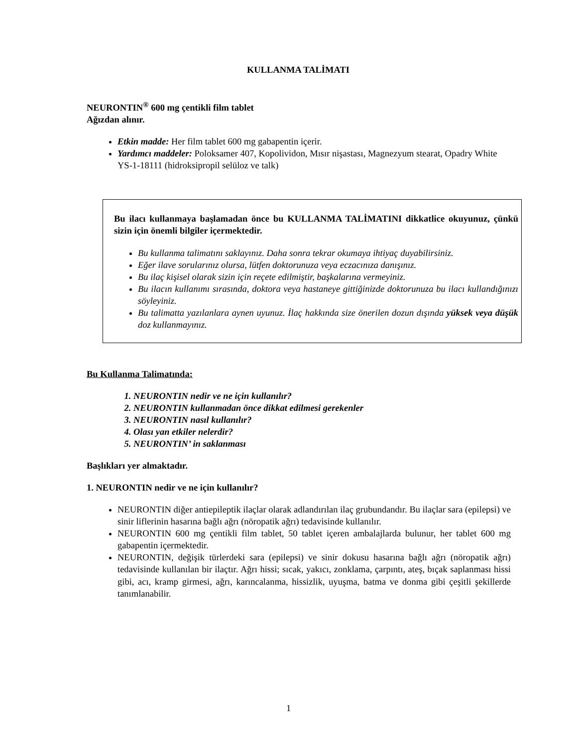KULLANMA TALİMATI
NEURONTIN<sup>®</sup> 600 mg çentikli film tablet
Ağızdan alınır.
Etkin madde: Her film tablet 600 mg gabapentin içerir.
Yardımcı maddeler: Poloksamer 407, Kopolividon, Mısır nişastası, Magnezyum stearat, Opadry White YS-1-18111 (hidroksipropil selüloz ve talk)
Bu ilacı kullanmaya başlamadan önce bu KULLANMA TALİMATINI dikkatlice okuyunuz, çünkü sizin için önemli bilgiler içermektedir.
Bu kullanma talimatını saklayınız. Daha sonra tekrar okumaya ihtiyaç duyabilirsiniz.
Eğer ilave sorularınız olursa, lütfen doktorunuza veya eczacınıza danışınız.
Bu ilaç kişisel olarak sizin için reçete edilmiştir, başkalarına vermeyiniz.
Bu ilacın kullanımı sırasında, doktora veya hastaneye gittiğinizde doktorunuza bu ilacı kullandığınızı söyleyiniz.
Bu talimatta yazılanlara aynen uyunuz. İlaç hakkında size önerilen dozun dışında yüksek veya düşük doz kullanmayınız.
Bu Kullanma Talimatında:
1. NEURONTIN nedir ve ne için kullanılır?
2. NEURONTIN kullanmadan önce dikkat edilmesi gerekenler
3. NEURONTIN nasıl kullanılır?
4. Olası yan etkiler nelerdir?
5. NEURONTIN’ in saklanması
Başlıkları yer almaktadır.
1. NEURONTIN nedir ve ne için kullanılır?
NEURONTIN diğer antiepileptik ilaçlar olarak adlandırılan ilaç grubundandır. Bu ilaçlar sara (epilepsi) ve sinir liflerinin hasarına bağlı ağrı (nöropatik ağrı) tedavisinde kullanılır.
NEURONTIN 600 mg çentikli film tablet, 50 tablet içeren ambalajlarda bulunur, her tablet 600 mg gabapentin içermektedir.
NEURONTIN, değişik türlerdeki sara (epilepsi) ve sinir dokusu hasarına bağlı ağrı (nöropatik ağrı) tedavisinde kullanılan bir ilaçtır. Ağrı hissi; sıcak, yakıcı, zonklama, çarpıntı, ateş, bıçak saplanması hissi gibi, acı, kramp girmesi, ağrı, karıncalanma, hissizlik, uyuşma, batma ve donma gibi çeşitli şekillerde tanımlanabilir.
1